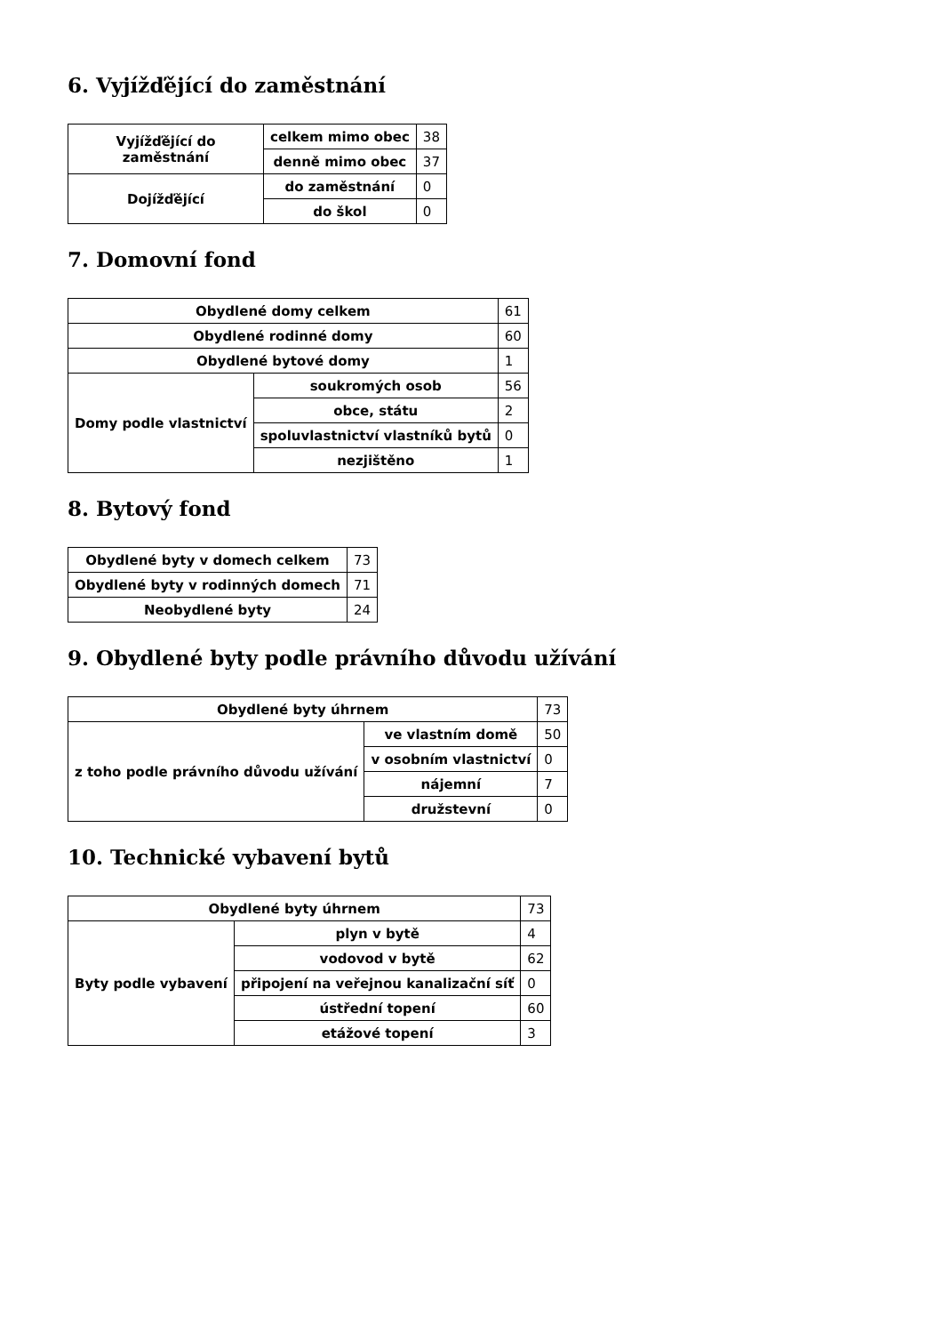6. Vyjížďějící do zaměstnání
| Vyjížďějící do zaměstnání | celkem mimo obec | 38 |
| | denně mimo obec | 37 |
| Dojížďějící | do zaměstnání | 0 |
| | do škol | 0 |
7. Domovní fond
| Obydlené domy celkem | | 61 |
| Obydlené rodinné domy | | 60 |
| Obydlené bytové domy | | 1 |
| Domy podle vlastnictví | soukromých osob | 56 |
| | obce, státu | 2 |
| | spoluvlastnictví vlastníků bytů | 0 |
| | nezjištěno | 1 |
8. Bytový fond
| Obydlené byty v domech celkem | 73 |
| Obydlené byty v rodinných domech | 71 |
| Neobydlené byty | 24 |
9. Obydlené byty podle právního důvodu užívání
| Obydlené byty úhrnem | | 73 |
| z toho podle právního důvodu užívání | ve vlastním domě | 50 |
| | v osobním vlastnictví | 0 |
| | nájemní | 7 |
| | družstevní | 0 |
10. Technické vybavení bytů
| Obydlené byty úhrnem | | 73 |
| Byty podle vybavení | plyn v bytě | 4 |
| | vodovod v bytě | 62 |
| | připojení na veřejnou kanalizační síť | 0 |
| | ústřední topení | 60 |
| | etážové topení | 3 |